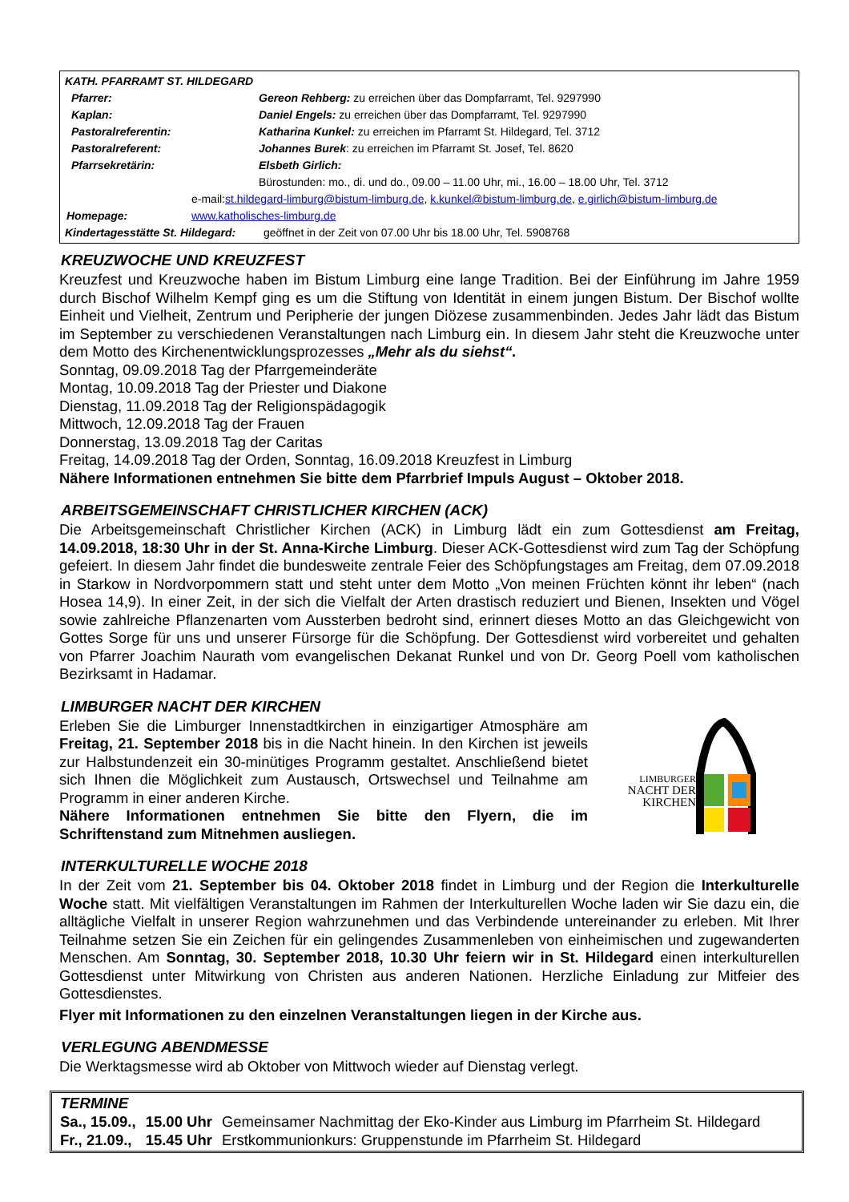| KATH. PFARRAMT ST. HILDEGARD | |
| Pfarrer: | Gereon Rehberg: zu erreichen über das Dompfarramt, Tel. 9297990 |
| Kaplan: | Daniel Engels: zu erreichen über das Dompfarramt, Tel. 9297990 |
| Pastoralreferentin: | Katharina Kunkel: zu erreichen im Pfarramt St. Hildegard, Tel. 3712 |
| Pastoralreferent: | Johannes Burek : zu erreichen im Pfarramt St. Josef, Tel. 8620 |
| Pfarrsekretärin: | Elsbeth Girlich: |
| | Bürostunden: mo., di. und do., 09.00 – 11.00 Uhr, mi., 16.00 – 18.00 Uhr, Tel. 3712 |
| e-mail: st.hildegard-limburg@bistum-limburg.de , k.kunkel@bistum-limburg.de , e.girlich@bistum-limburg.de | |
| Homepage: www.katholisches-limburg.de | |
| Kindertagesstätte St. Hildegard: geöffnet in der Zeit von 07.00 Uhr bis 18.00 Uhr, Tel. 5908768 | |
KREUZWOCHE UND KREUZFEST
Kreuzfest und Kreuzwoche haben im Bistum Limburg eine lange Tradition. Bei der Einführung im Jahre 1959 durch Bischof Wilhelm Kempf ging es um die Stiftung von Identität in einem jungen Bistum. Der Bischof wollte Einheit und Vielheit, Zentrum und Peripherie der jungen Diözese zusammenbinden. Jedes Jahr lädt das Bistum im September zu verschiedenen Veranstaltungen nach Limburg ein. In diesem Jahr steht die Kreuzwoche unter dem Motto des Kirchenentwicklungsprozesses „Mehr als du siehst“.
Sonntag, 09.09.2018 Tag der Pfarrgemeinderäte
Montag, 10.09.2018 Tag der Priester und Diakone
Dienstag, 11.09.2018 Tag der Religionspädagogik
Mittwoch, 12.09.2018 Tag der Frauen
Donnerstag, 13.09.2018 Tag der Caritas
Freitag, 14.09.2018 Tag der Orden, Sonntag, 16.09.2018 Kreuzfest in Limburg
Nähere Informationen entnehmen Sie bitte dem Pfarrbrief Impuls August – Oktober 2018.
ARBEITSGEMEINSCHAFT CHRISTLICHER KIRCHEN (ACK)
Die Arbeitsgemeinschaft Christlicher Kirchen (ACK) in Limburg lädt ein zum Gottesdienst am Freitag, 14.09.2018, 18:30 Uhr in der St. Anna-Kirche Limburg. Dieser ACK-Gottesdienst wird zum Tag der Schöpfung gefeiert. In diesem Jahr findet die bundesweite zentrale Feier des Schöpfungstages am Freitag, dem 07.09.2018 in Starkow in Nordvorpommern statt und steht unter dem Motto „Von meinen Früchten könnt ihr leben“ (nach Hosea 14,9). In einer Zeit, in der sich die Vielfalt der Arten drastisch reduziert und Bienen, Insekten und Vögel sowie zahlreiche Pflanzenarten vom Aussterben bedroht sind, erinnert dieses Motto an das Gleichgewicht von Gottes Sorge für uns und unserer Fürsorge für die Schöpfung. Der Gottesdienst wird vorbereitet und gehalten von Pfarrer Joachim Naurath vom evangelischen Dekanat Runkel und von Dr. Georg Poell vom katholischen Bezirksamt in Hadamar.
LIMBURGER NACHT DER KIRCHEN
Erleben Sie die Limburger Innenstadtkirchen in einzigartiger Atmosphäre am Freitag, 21. September 2018 bis in die Nacht hinein. In den Kirchen ist jeweils zur Halbstundenzeit ein 30-minütiges Programm gestaltet. Anschließend bietet sich Ihnen die Möglichkeit zum Austausch, Ortswechsel und Teilnahme am Programm in einer anderen Kirche.
Nähere Informationen entnehmen Sie bitte den Flyern, die im Schriftenstand zum Mitnehmen ausliegen.
LIMBURGER
NACHT DER
KIRCHEN
INTERKULTURELLE WOCHE 2018
In der Zeit vom 21. September bis 04. Oktober 2018 findet in Limburg und der Region die Interkulturelle Woche statt. Mit vielfältigen Veranstaltungen im Rahmen der Interkulturellen Woche laden wir Sie dazu ein, die alltägliche Vielfalt in unserer Region wahrzunehmen und das Verbindende untereinander zu erleben. Mit Ihrer Teilnahme setzen Sie ein Zeichen für ein gelingendes Zusammenleben von einheimischen und zugewanderten Menschen. Am Sonntag, 30. September 2018, 10.30 Uhr feiern wir in St. Hildegard einen interkulturellen Gottesdienst unter Mitwirkung von Christen aus anderen Nationen. Herzliche Einladung zur Mitfeier des Gottesdienstes.
Flyer mit Informationen zu den einzelnen Veranstaltungen liegen in der Kirche aus.
VERLEGUNG ABENDMESSE
Die Werktagsmesse wird ab Oktober von Mittwoch wieder auf Dienstag verlegt.
TERMINE
| Sa., 15.09., | 15.00 Uhr | Gemeinsamer Nachmittag der Eko-Kinder aus Limburg im Pfarrheim St. Hildegard |
| Fr., 21.09., | 15.45 Uhr | Erstkommunionkurs: Gruppenstunde im Pfarrheim St. Hildegard |